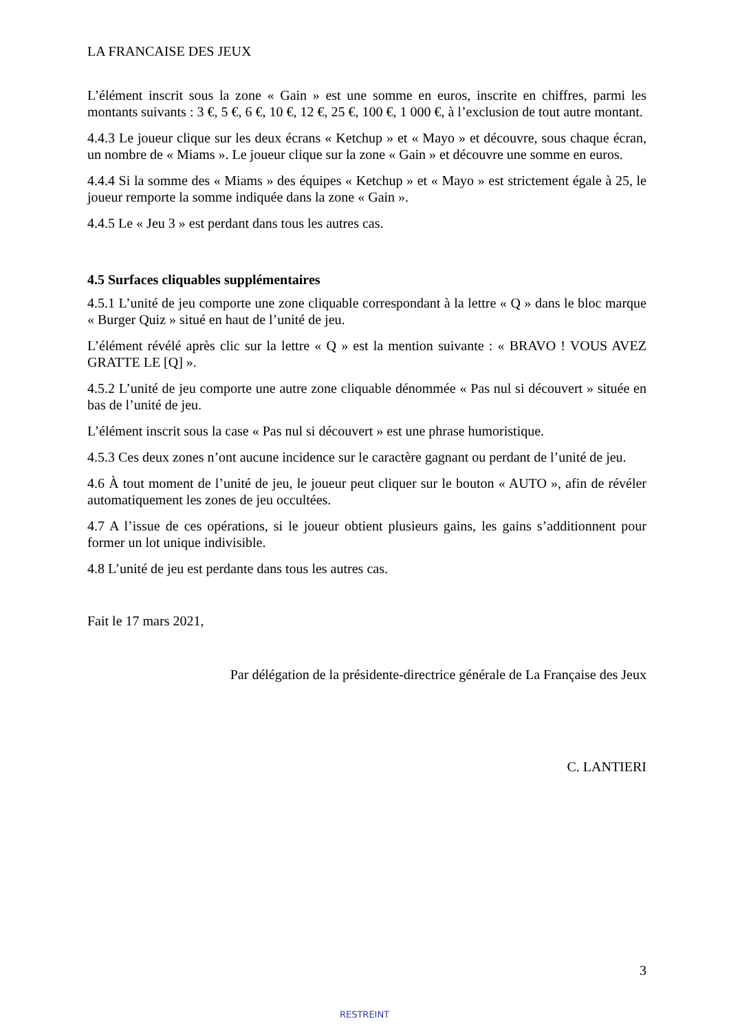LA FRANCAISE DES JEUX
L’élément inscrit sous la zone « Gain » est une somme en euros, inscrite en chiffres, parmi les montants suivants : 3 €, 5 €, 6 €, 10 €, 12 €, 25 €, 100 €, 1 000 €, à l’exclusion de tout autre montant.
4.4.3 Le joueur clique sur les deux écrans « Ketchup » et « Mayo » et découvre, sous chaque écran, un nombre de « Miams ». Le joueur clique sur la zone « Gain » et découvre une somme en euros.
4.4.4 Si la somme des « Miams » des équipes « Ketchup » et « Mayo » est strictement égale à 25, le joueur remporte la somme indiquée dans la zone « Gain ».
4.4.5 Le « Jeu 3 » est perdant dans tous les autres cas.
4.5 Surfaces cliquables supplémentaires
4.5.1 L’unité de jeu comporte une zone cliquable correspondant à la lettre « Q » dans le bloc marque « Burger Quiz » situé en haut de l’unité de jeu.
L’élément révélé après clic sur la lettre « Q » est la mention suivante : « BRAVO ! VOUS AVEZ GRATTE LE [Q] ».
4.5.2 L’unité de jeu comporte une autre zone cliquable dénommée « Pas nul si découvert » située en bas de l’unité de jeu.
L’élément inscrit sous la case « Pas nul si découvert » est une phrase humoristique.
4.5.3 Ces deux zones n’ont aucune incidence sur le caractère gagnant ou perdant de l’unité de jeu.
4.6 À tout moment de l’unité de jeu, le joueur peut cliquer sur le bouton « AUTO », afin de révéler automatiquement les zones de jeu occultées.
4.7 A l’issue de ces opérations, si le joueur obtient plusieurs gains, les gains s’additionnent pour former un lot unique indivisible.
4.8 L’unité de jeu est perdante dans tous les autres cas.
Fait le 17 mars 2021,
Par délégation de la présidente-directrice générale de La Française des Jeux
C. LANTIERI
3
RESTREINT